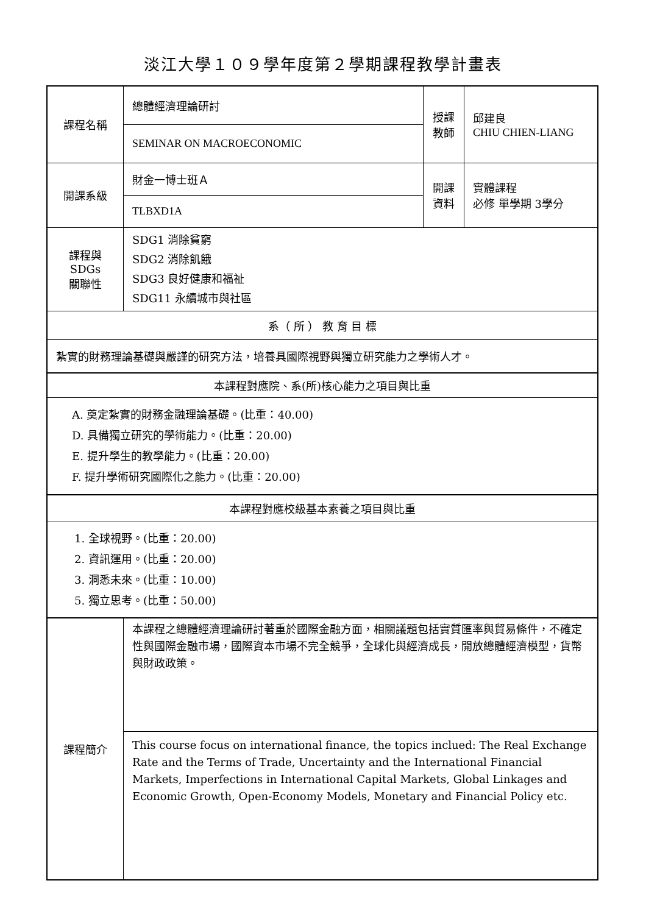淡江大學１０９學年度第２學期課程教學計畫表
| 課程名稱 | 總體經濟理論研討 | 授課 教師 | 邱建良 CHIU CHIEN-LIANG |
| | SEMINAR ON MACROECONOMIC | | |
| 開課系級 | 財金一博士班Ａ | 開課 資料 | 實體課程 必修 單學期 3學分 |
| | TLBXD1A | | |
| 課程與SDGs 關聯性 | SDG1 消除貧窮 SDG2 消除飢餓 SDG3 良好健康和福祉 SDG11 永續城市與社區 | | |
| 系（ 所 ） 教 育 目 標 | | | |
| 紮實的財務理論基礎與嚴謹的研究方法，培養具國際視野與獨立研究能力之學術人才。 | | | |
| 本課程對應院、系(所)核心能力之項目與比重 | | | |
| A. 奠定紮實的財務金融理論基礎。(比重：40.00) D. 具備獨立研究的學術能力。(比重：20.00) E. 提升學生的教學能力。(比重：20.00) F. 提升學術研究國際化之能力。(比重：20.00) | | | |
| 本課程對應校級基本素養之項目與比重 | | | |
| 1. 全球視野。(比重：20.00) 2. 資訊運用。(比重：20.00) 3. 洞悉未來。(比重：10.00) 5. 獨立思考。(比重：50.00) | | | |
| 課程簡介 | 本課程之總體經濟理論研討著重於國際金融方面，相關議題包括實質匯率與貿易條件，不確定性與國際金融市場，國際資本市場不完全競爭，全球化與經濟成長，開放總體經濟模型，貨幣與財政政策。 | | |
| | This course focus on international finance, the topics inclued: The Real Exchange Rate and the Terms of Trade, Uncertainty and the International Financial Markets, Imperfections in International Capital Markets, Global Linkages and Economic Growth, Open-Economy Models, Monetary and Financial Policy etc. | | |